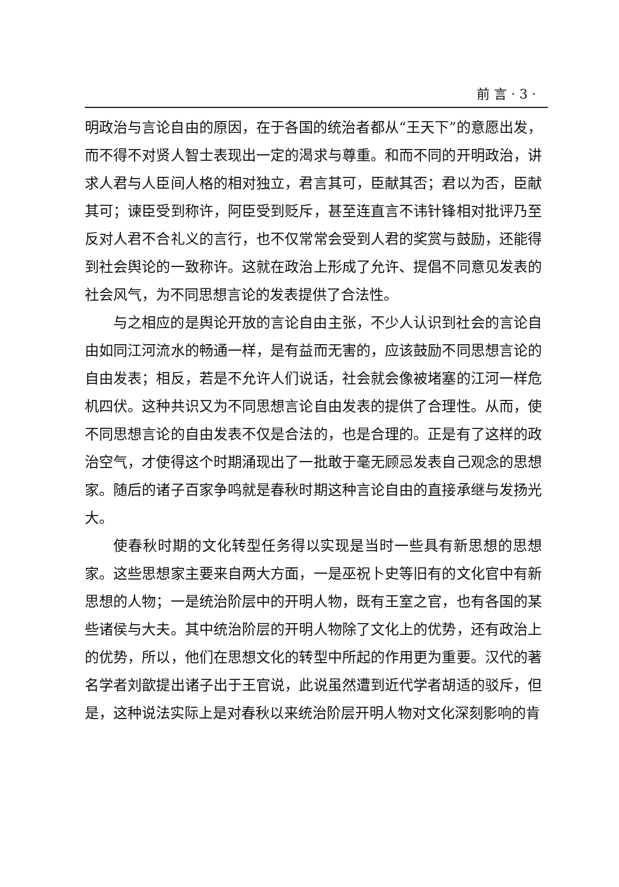前 言 · 3 ·
明政治与言论自由的原因，在于各国的统治者都从“王天下”的意愿出发，而不得不对贤人智士表现出一定的渴求与尊重。和而不同的开明政治，讲求人君与人臣间人格的相对独立，君言其可，臣献其否；君以为否，臣献其可；谏臣受到称许，阿臣受到贬斥，甚至连直言不讳针锋相对批评乃至反对人君不合礼义的言行，也不仅常常会受到人君的奖赏与鼓励，还能得到社会舆论的一致称许。这就在政治上形成了允许、提倡不同意见发表的社会风气，为不同思想言论的发表提供了合法性。
与之相应的是舆论开放的言论自由主张，不少人认识到社会的言论自由如同江河流水的畅通一样，是有益而无害的，应该鼓励不同思想言论的自由发表；相反，若是不允许人们说话，社会就会像被堵塞的江河一样危机四伏。这种共识又为不同思想言论自由发表的提供了合理性。从而，使不同思想言论的自由发表不仅是合法的，也是合理的。正是有了这样的政治空气，才使得这个时期涌现出了一批敢于毫无顾忌发表自己观念的思想家。随后的诸子百家争鸣就是春秋时期这种言论自由的直接承继与发扬光大。
使春秋时期的文化转型任务得以实现是当时一些具有新思想的思想家。这些思想家主要来自两大方面，一是巫祝卜史等旧有的文化官中有新思想的人物；一是统治阶层中的开明人物，既有王室之官，也有各国的某些诸侯与大夫。其中统治阶层的开明人物除了文化上的优势，还有政治上的优势，所以，他们在思想文化的转型中所起的作用更为重要。汉代的著名学者刘歆提出诸子出于王官说，此说虽然遭到近代学者胡适的驳斥，但是，这种说法实际上是对春秋以来统治阶层开明人物对文化深刻影响的肯